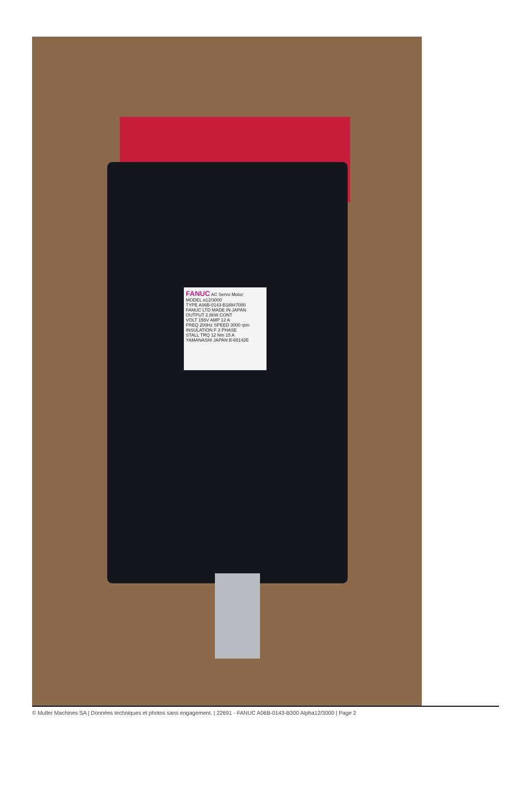FANUC AC Servo Motor
MODEL α12/3000
TYPE A06B-0143-B188#7000
FANUC LTD MADE IN JAPAN
OUTPUT 2.8kW CONT
VOLT 155V AMP 12 A
FREQ 200Hz SPEED 3000 rpm
INSULATION F 3 PHASE
STALL TRQ 12 Nm 15 A
YAMANASHI JAPAN B-65142E
© Muller Machines SA | Données techniques et photos sans engagement. | 22691 - FANUC A06B-0143-B300 Alpha12/3000 | Page 2